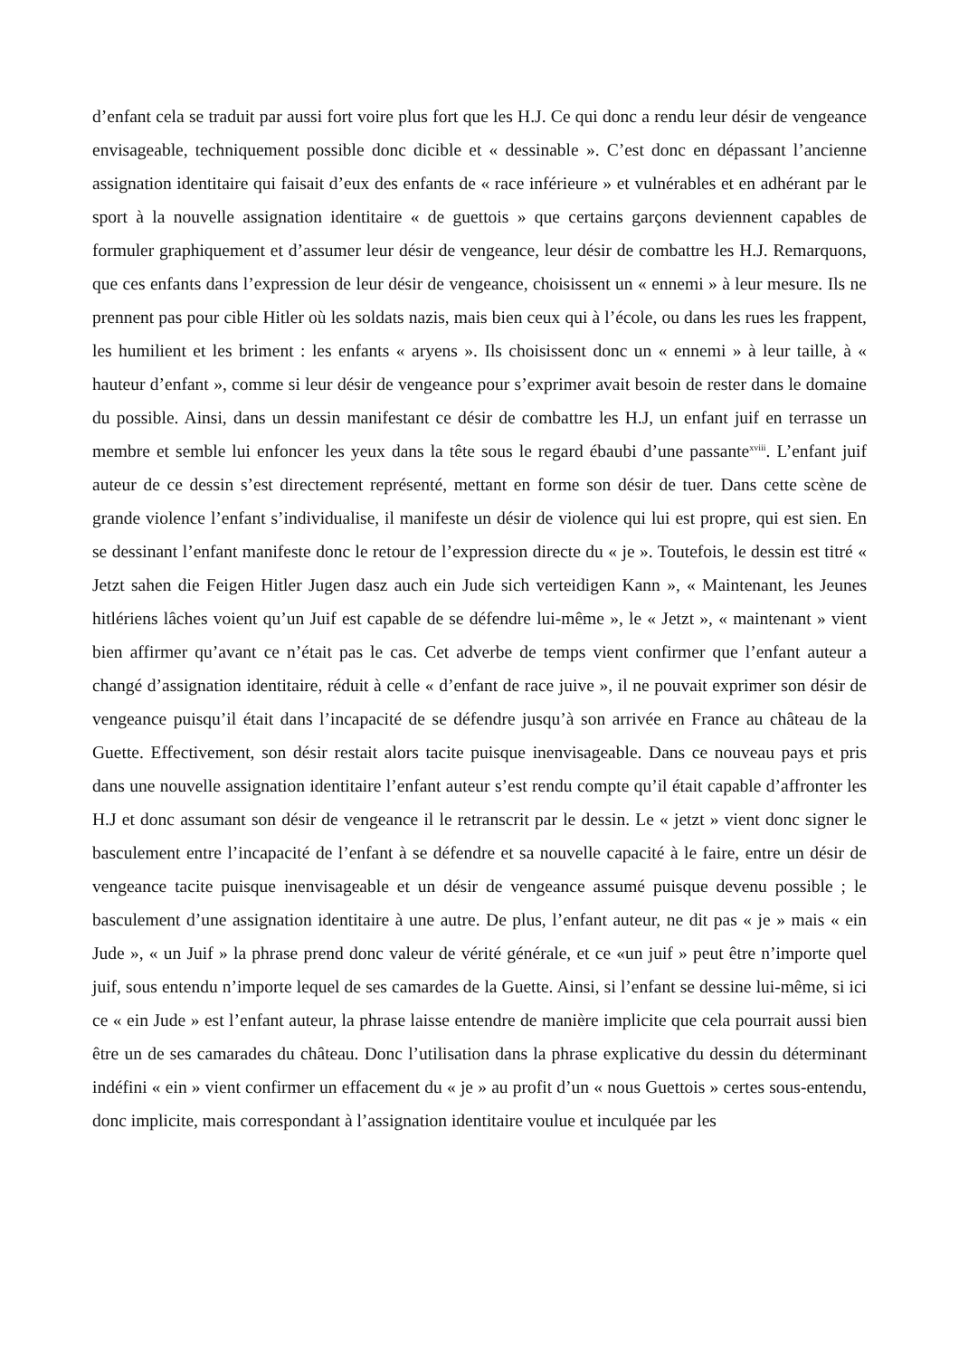d’enfant cela se traduit par aussi fort voire plus fort que les H.J. Ce qui donc a rendu leur désir de vengeance envisageable, techniquement possible donc dicible et « dessinable ». C’est donc en dépassant l’ancienne assignation identitaire qui faisait d’eux des enfants de « race inférieure » et vulnérables et en adhérant par le sport à la nouvelle assignation identitaire « de guettois » que certains garçons deviennent capables de formuler graphiquement et d’assumer leur désir de vengeance, leur désir de combattre les H.J. Remarquons, que ces enfants dans l’expression de leur désir de vengeance, choisissent un « ennemi » à leur mesure. Ils ne prennent pas pour cible Hitler où les soldats nazis, mais bien ceux qui à l’école, ou dans les rues les frappent, les humilient et les briment : les enfants « aryens ». Ils choisissent donc un « ennemi » à leur taille, à « hauteur d’enfant », comme si leur désir de vengeance pour s’exprimer avait besoin de rester dans le domaine du possible. Ainsi, dans un dessin manifestant ce désir de combattre les H.J, un enfant juif en terrasse un membre et semble lui enfoncer les yeux dans la tête sous le regard ébaubi d’une passante<sup>xviii</sup>. L’enfant juif auteur de ce dessin s’est directement représenté, mettant en forme son désir de tuer. Dans cette scène de grande violence l’enfant s’individualise, il manifeste un désir de violence qui lui est propre, qui est sien. En se dessinant l’enfant manifeste donc le retour de l’expression directe du « je ». Toutefois, le dessin est titré « Jetzt sahen die Feigen Hitler Jugen dasz auch ein Jude sich verteidigen Kann », « Maintenant, les Jeunes hitlériens lâches voient qu’un Juif est capable de se défendre lui-même », le « Jetzt », « maintenant » vient bien affirmer qu’avant ce n’était pas le cas. Cet adverbe de temps vient confirmer que l’enfant auteur a changé d’assignation identitaire, réduit à celle « d’enfant de race juive », il ne pouvait exprimer son désir de vengeance puisqu’il était dans l’incapacité de se défendre jusqu’à son arrivée en France au château de la Guette. Effectivement, son désir restait alors tacite puisque inenvisageable. Dans ce nouveau pays et pris dans une nouvelle assignation identitaire l’enfant auteur s’est rendu compte qu’il était capable d’affronter les H.J et donc assumant son désir de vengeance il le retranscrit par le dessin. Le « jetzt » vient donc signer le basculement entre l’incapacité de l’enfant à se défendre et sa nouvelle capacité à le faire, entre un désir de vengeance tacite puisque inenvisageable et un désir de vengeance assumé puisque devenu possible ; le basculement d’une assignation identitaire à une autre. De plus, l’enfant auteur, ne dit pas « je » mais « ein Jude », « un Juif » la phrase prend donc valeur de vérité générale, et ce «un juif » peut être n’importe quel juif, sous entendu n’importe lequel de ses camardes de la Guette. Ainsi, si l’enfant se dessine lui-même, si ici ce « ein Jude » est l’enfant auteur, la phrase laisse entendre de manière implicite que cela pourrait aussi bien être un de ses camarades du château. Donc l’utilisation dans la phrase explicative du dessin du déterminant indéfini « ein » vient confirmer un effacement du « je » au profit d’un « nous Guettois » certes sous-entendu, donc implicite, mais correspondant à l’assignation identitaire voulue et inculquée par les